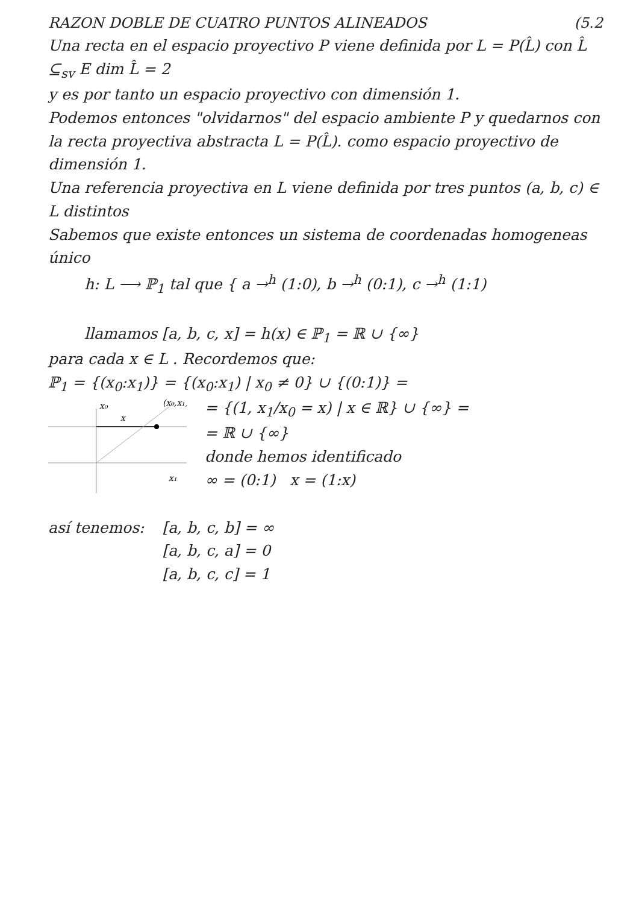RAZON DOBLE DE CUATRO PUNTOS ALINEADOS (5.2
Una recta en el espacio proyectivo P viene definida por L = P(L̂) con L̂ ⊆<sub>sv</sub> E dim L̂ = 2
y es por tanto un espacio proyectivo con dimensión 1.
Podemos entonces "olvidarnos" del espacio ambiente P y quedarnos con la recta proyectiva abstracta L = P(L̂). como espacio proyectivo de dimensión 1.
Una referencia proyectiva en L viene definida por tres puntos (a, b, c) ∈ L distintos
Sabemos que existe entonces un sistema de coordenadas homogeneas único
h: L ⟶ ℙ<sub>1</sub> tal que { a →<sup>h</sup> (1:0), b →<sup>h</sup> (0:1), c →<sup>h</sup> (1:1)
llamamos [a, b, c, x] = h(x) ∈ ℙ<sub>1</sub> = ℝ ∪ {∞}
para cada x ∈ L . Recordemos que:
ℙ<sub>1</sub> = {(x<sub>0</sub>:x<sub>1</sub>)} = {(x<sub>0</sub>:x<sub>1</sub>) | x<sub>0</sub> ≠ 0} ∪ {(0:1)} =
x₀
x
(x₀,x₁)
x₁
= {(1, x<sub>1</sub>/x<sub>0</sub> = x) | x ∈ ℝ} ∪ {∞} =
= ℝ ∪ {∞}
donde hemos identificado
∞ = (0:1) x = (1:x)
así tenemos: [a, b, c, b] = ∞
[a, b, c, a] = 0
[a, b, c, c] = 1